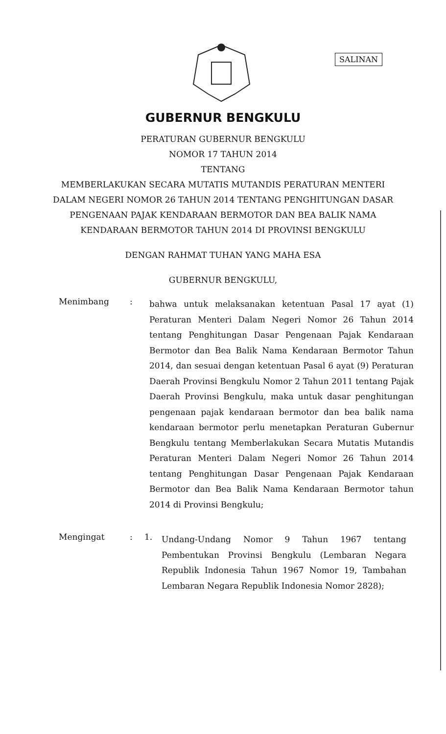SALINAN
GUBERNUR BENGKULU
PERATURAN GUBERNUR BENGKULU
NOMOR 17 TAHUN 2014
TENTANG
MEMBERLAKUKAN SECARA MUTATIS MUTANDIS PERATURAN MENTERI
DALAM NEGERI NOMOR 26 TAHUN 2014 TENTANG PENGHITUNGAN DASAR
PENGENAAN PAJAK KENDARAAN BERMOTOR DAN BEA BALIK NAMA
KENDARAAN BERMOTOR TAHUN 2014 DI PROVINSI BENGKULU
DENGAN RAHMAT TUHAN YANG MAHA ESA
GUBERNUR BENGKULU,
Menimbang :
bahwa untuk melaksanakan ketentuan Pasal 17 ayat (1) Peraturan Menteri Dalam Negeri Nomor 26 Tahun 2014 tentang Penghitungan Dasar Pengenaan Pajak Kendaraan Bermotor dan Bea Balik Nama Kendaraan Bermotor Tahun 2014, dan sesuai dengan ketentuan Pasal 6 ayat (9) Peraturan Daerah Provinsi Bengkulu Nomor 2 Tahun 2011 tentang Pajak Daerah Provinsi Bengkulu, maka untuk dasar penghitungan pengenaan pajak kendaraan bermotor dan bea balik nama kendaraan bermotor perlu menetapkan Peraturan Gubernur Bengkulu tentang Memberlakukan Secara Mutatis Mutandis Peraturan Menteri Dalam Negeri Nomor 26 Tahun 2014 tentang Penghitungan Dasar Pengenaan Pajak Kendaraan Bermotor dan Bea Balik Nama Kendaraan Bermotor tahun 2014 di Provinsi Bengkulu;
Mengingat : 1.
Undang-Undang Nomor 9 Tahun 1967 tentang Pembentukan Provinsi Bengkulu (Lembaran Negara Republik Indonesia Tahun 1967 Nomor 19, Tambahan Lembaran Negara Republik Indonesia Nomor 2828);